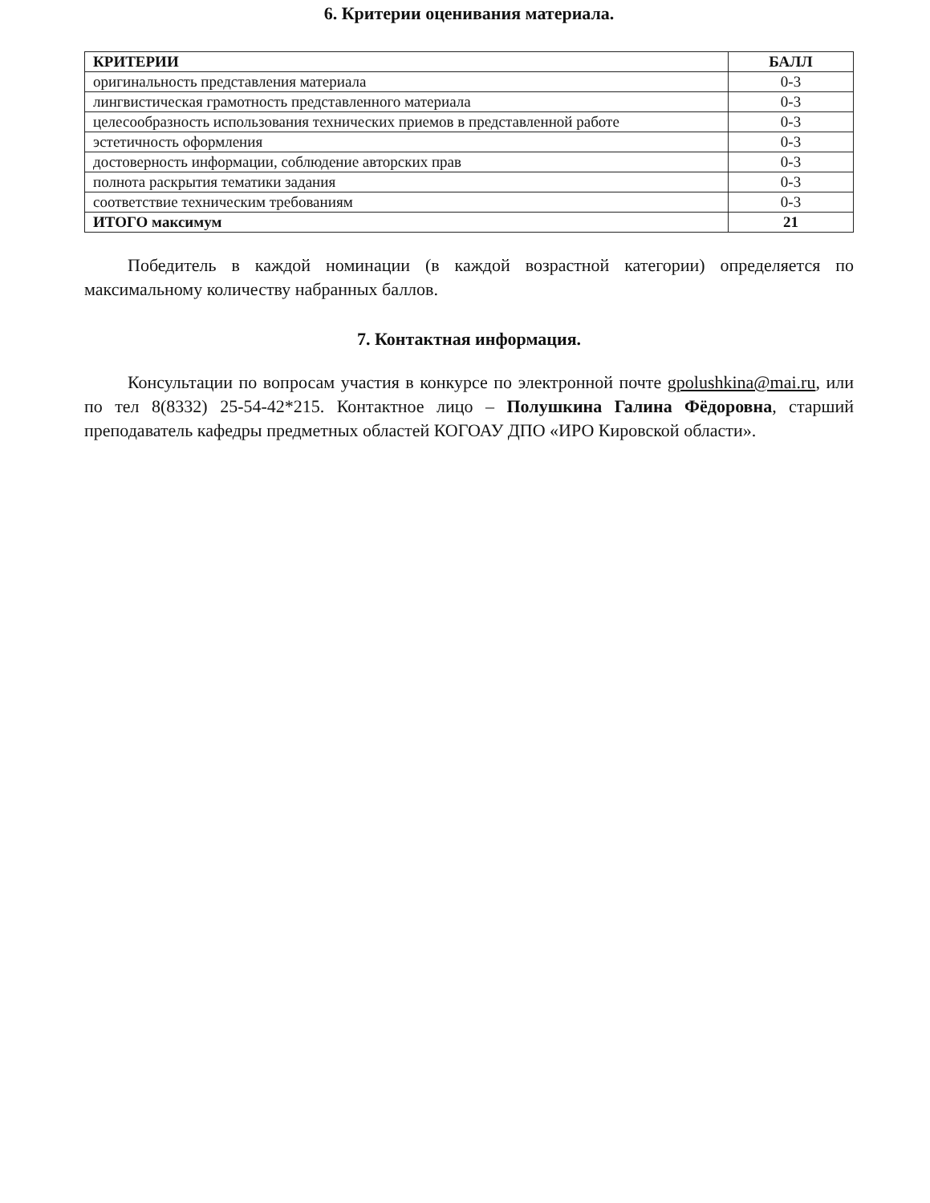6. Критерии оценивания материала.
| КРИТЕРИИ | БАЛЛ |
| --- | --- |
| оригинальность представления материала | 0-3 |
| лингвистическая грамотность представленного материала | 0-3 |
| целесообразность использования технических приемов в представленной работе | 0-3 |
| эстетичность оформления | 0-3 |
| достоверность информации, соблюдение авторских прав | 0-3 |
| полнота раскрытия тематики задания | 0-3 |
| соответствие техническим требованиям | 0-3 |
| ИТОГО максимум | 21 |
Победитель в каждой номинации (в каждой возрастной категории) определяется по максимальному количеству набранных баллов.
7. Контактная информация.
Консультации по вопросам участия в конкурсе по электронной почте gpolushkina@mai.ru, или по тел 8(8332) 25-54-42*215. Контактное лицо – Полушкина Галина Фёдоровна, старший преподаватель кафедры предметных областей КОГОАУ ДПО «ИРО Кировской области».